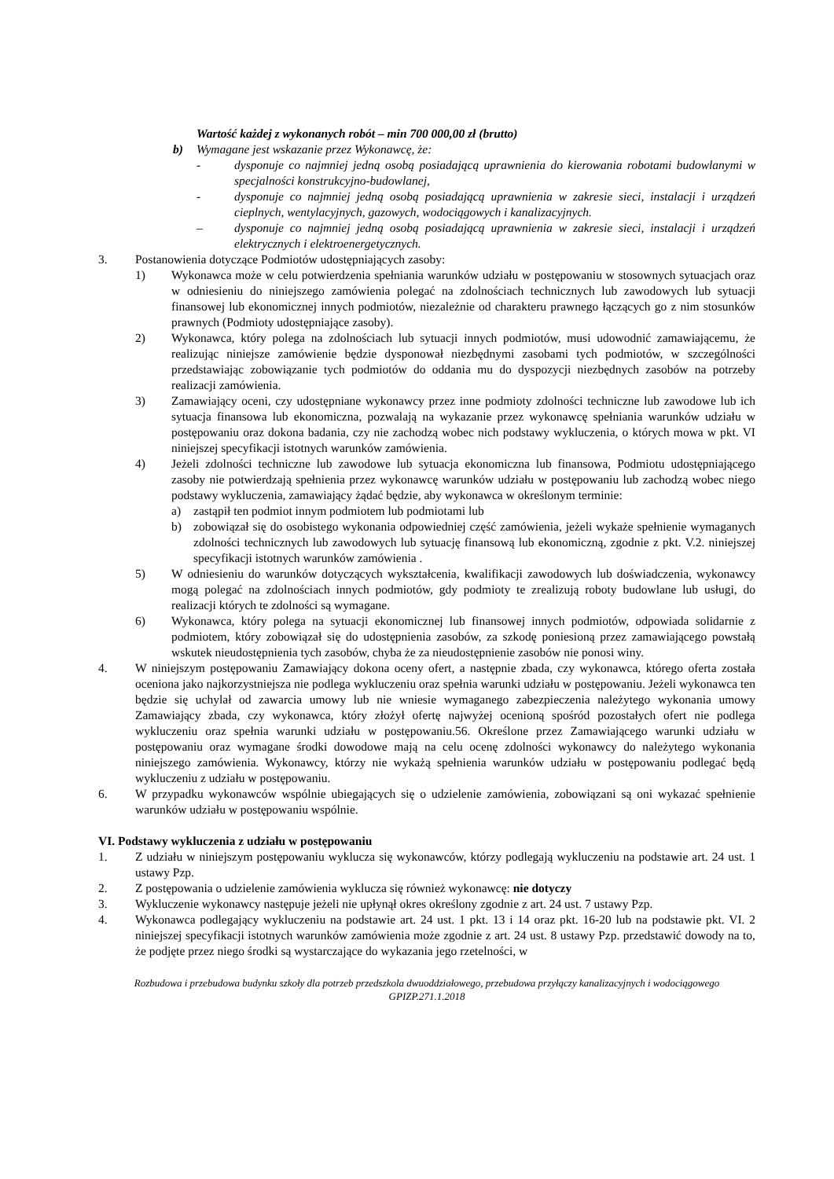Wartość każdej z wykonanych robót – min 700 000,00 zł (brutto)
b) Wymagane jest wskazanie przez Wykonawcę, że:
- dysponuje co najmniej jedną osobą posiadającą uprawnienia do kierowania robotami budowlanymi w specjalności konstrukcyjno-budowlanej,
- dysponuje co najmniej jedną osobą posiadającą uprawnienia w zakresie sieci, instalacji i urządzeń cieplnych, wentylacyjnych, gazowych, wodociągowych i kanalizacyjnych.
– dysponuje co najmniej jedną osobą posiadającą uprawnienia w zakresie sieci, instalacji i urządzeń elektrycznych i elektroenergetycznych.
3. Postanowienia dotyczące Podmiotów udostępniających zasoby:
1) Wykonawca może w celu potwierdzenia spełniania warunków udziału w postępowaniu w stosownych sytuacjach oraz w odniesieniu do niniejszego zamówienia polegać na zdolnościach technicznych lub zawodowych lub sytuacji finansowej lub ekonomicznej innych podmiotów, niezależnie od charakteru prawnego łączących go z nim stosunków prawnych (Podmioty udostępniające zasoby).
2) Wykonawca, który polega na zdolnościach lub sytuacji innych podmiotów, musi udowodnić zamawiającemu, że realizując niniejsze zamówienie będzie dysponował niezbędnymi zasobami tych podmiotów, w szczególności przedstawiając zobowiązanie tych podmiotów do oddania mu do dyspozycji niezbędnych zasobów na potrzeby realizacji zamówienia.
3) Zamawiający oceni, czy udostępniane wykonawcy przez inne podmioty zdolności techniczne lub zawodowe lub ich sytuacja finansowa lub ekonomiczna, pozwalają na wykazanie przez wykonawcę spełniania warunków udziału w postępowaniu oraz dokona badania, czy nie zachodzą wobec nich podstawy wykluczenia, o których mowa w pkt. VI niniejszej specyfikacji istotnych warunków zamówienia.
4) Jeżeli zdolności techniczne lub zawodowe lub sytuacja ekonomiczna lub finansowa, Podmiotu udostępniającego zasoby nie potwierdzają spełnienia przez wykonawcę warunków udziału w postępowaniu lub zachodzą wobec niego podstawy wykluczenia, zamawiający żądać będzie, aby wykonawca w określonym terminie:
a) zastąpił ten podmiot innym podmiotem lub podmiotami lub
b) zobowiązał się do osobistego wykonania odpowiedniej część zamówienia, jeżeli wykaże spełnienie wymaganych zdolności technicznych lub zawodowych lub sytuację finansową lub ekonomiczną, zgodnie z pkt. V.2. niniejszej specyfikacji istotnych warunków zamówienia .
5) W odniesieniu do warunków dotyczących wykształcenia, kwalifikacji zawodowych lub doświadczenia, wykonawcy mogą polegać na zdolnościach innych podmiotów, gdy podmioty te zrealizują roboty budowlane lub usługi, do realizacji których te zdolności są wymagane.
6) Wykonawca, który polega na sytuacji ekonomicznej lub finansowej innych podmiotów, odpowiada solidarnie z podmiotem, który zobowiązał się do udostępnienia zasobów, za szkodę poniesioną przez zamawiającego powstałą wskutek nieudostępnienia tych zasobów, chyba że za nieudostępnienie zasobów nie ponosi winy.
4. W niniejszym postępowaniu Zamawiający dokona oceny ofert, a następnie zbada, czy wykonawca, którego oferta została oceniona jako najkorzystniejsza nie podlega wykluczeniu oraz spełnia warunki udziału w postępowaniu. Jeżeli wykonawca ten będzie się uchylał od zawarcia umowy lub nie wniesie wymaganego zabezpieczenia należytego wykonania umowy Zamawiający zbada, czy wykonawca, który złożył ofertę najwyżej ocenioną spośród pozostałych ofert nie podlega wykluczeniu oraz spełnia warunki udziału w postępowaniu.56. Określone przez Zamawiającego warunki udziału w postępowaniu oraz wymagane środki dowodowe mają na celu ocenę zdolności wykonawcy do należytego wykonania niniejszego zamówienia. Wykonawcy, którzy nie wykażą spełnienia warunków udziału w postępowaniu podlegać będą wykluczeniu z udziału w postępowaniu.
6. W przypadku wykonawców wspólnie ubiegających się o udzielenie zamówienia, zobowiązani są oni wykazać spełnienie warunków udziału w postępowaniu wspólnie.
VI. Podstawy wykluczenia z udziału w postępowaniu
1. Z udziału w niniejszym postępowaniu wyklucza się wykonawców, którzy podlegają wykluczeniu na podstawie art. 24 ust. 1 ustawy Pzp.
2. Z postępowania o udzielenie zamówienia wyklucza się również wykonawcę: nie dotyczy
3. Wykluczenie wykonawcy następuje jeżeli nie upłynął okres określony zgodnie z art. 24 ust. 7 ustawy Pzp.
4. Wykonawca podlegający wykluczeniu na podstawie art. 24 ust. 1 pkt. 13 i 14 oraz pkt. 16-20 lub na podstawie pkt. VI. 2 niniejszej specyfikacji istotnych warunków zamówienia może zgodnie z art. 24 ust. 8 ustawy Pzp. przedstawić dowody na to, że podjęte przez niego środki są wystarczające do wykazania jego rzetelności, w
Rozbudowa i przebudowa budynku szkoły dla potrzeb przedszkola dwuoddziałowego, przebudowa przyłączy kanalizacyjnych i wodociągowego
GPIZP.271.1.2018